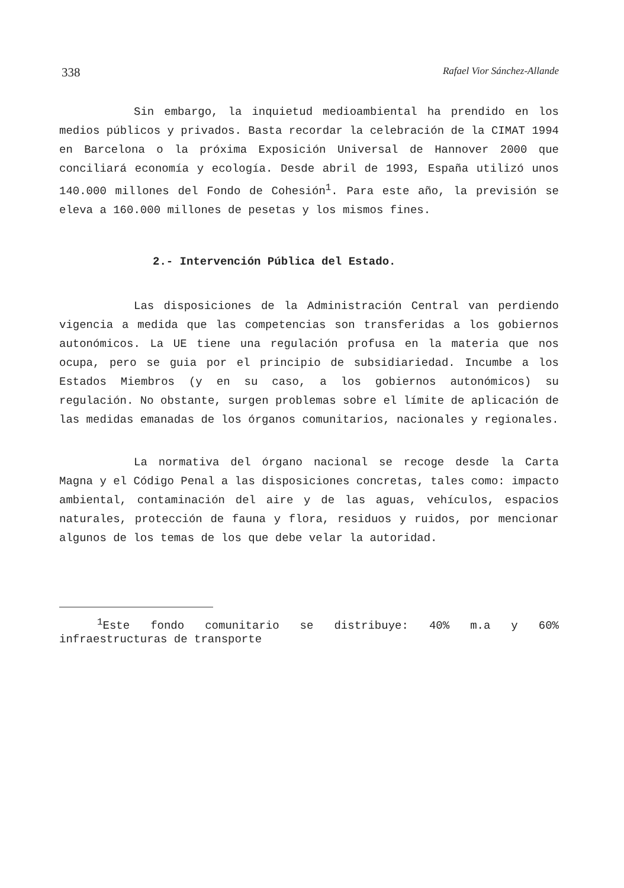338 Rafael Vior Sánchez-Allande
Sin embargo, la inquietud medioambiental ha prendido en los medios públicos y privados. Basta recordar la celebración de la CIMAT 1994 en Barcelona o la próxima Exposición Universal de Hannover 2000 que conciliará economía y ecología. Desde abril de 1993, España utilizó unos 140.000 millones del Fondo de Cohesión<sup>1</sup>. Para este año, la previsión se eleva a 160.000 millones de pesetas y los mismos fines.
2.- Intervención Pública del Estado.
Las disposiciones de la Administración Central van perdiendo vigencia a medida que las competencias son transferidas a los gobiernos autonómicos. La UE tiene una regulación profusa en la materia que nos ocupa, pero se guia por el principio de subsidiariedad. Incumbe a los Estados Miembros (y en su caso, a los gobiernos autonómicos) su regulación. No obstante, surgen problemas sobre el límite de aplicación de las medidas emanadas de los órganos comunitarios, nacionales y regionales.
La normativa del órgano nacional se recoge desde la Carta Magna y el Código Penal a las disposiciones concretas, tales como: impacto ambiental, contaminación del aire y de las aguas, vehículos, espacios naturales, protección de fauna y flora, residuos y ruidos, por mencionar algunos de los temas de los que debe velar la autoridad.
<sup>1</sup> Este fondo comunitario se distribuye: 40% m.a y 60% infraestructuras de transporte